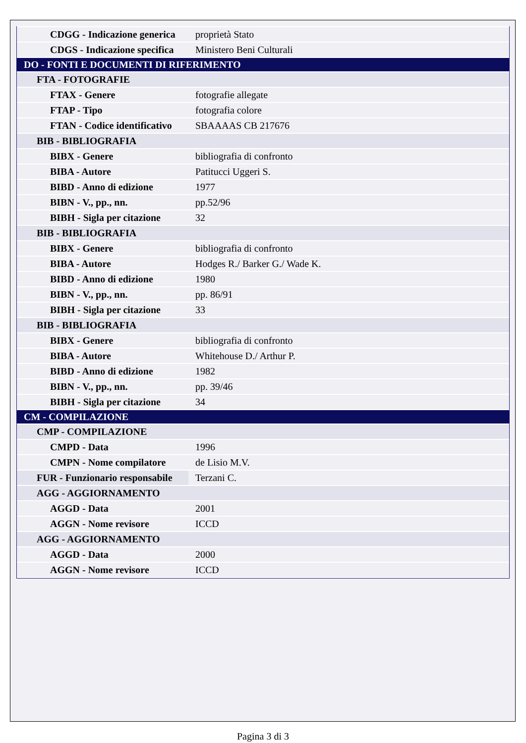| CDGG - Indicazione generica | proprietà Stato |
| CDGS - Indicazione specifica | Ministero Beni Culturali |
| DO - FONTI E DOCUMENTI DI RIFERIMENTO | |
| FTA - FOTOGRAFIE | |
| FTAX - Genere | fotografie allegate |
| FTAP - Tipo | fotografia colore |
| FTAN - Codice identificativo | SBAAAAS CB 217676 |
| BIB - BIBLIOGRAFIA | |
| BIBX - Genere | bibliografia di confronto |
| BIBA - Autore | Patitucci Uggeri S. |
| BIBD - Anno di edizione | 1977 |
| BIBN - V., pp., nn. | pp.52/96 |
| BIBH - Sigla per citazione | 32 |
| BIB - BIBLIOGRAFIA | |
| BIBX - Genere | bibliografia di confronto |
| BIBA - Autore | Hodges R./ Barker G./ Wade K. |
| BIBD - Anno di edizione | 1980 |
| BIBN - V., pp., nn. | pp. 86/91 |
| BIBH - Sigla per citazione | 33 |
| BIB - BIBLIOGRAFIA | |
| BIBX - Genere | bibliografia di confronto |
| BIBA - Autore | Whitehouse D./ Arthur P. |
| BIBD - Anno di edizione | 1982 |
| BIBN - V., pp., nn. | pp. 39/46 |
| BIBH - Sigla per citazione | 34 |
| CM - COMPILAZIONE | |
| CMP - COMPILAZIONE | |
| CMPD - Data | 1996 |
| CMPN - Nome compilatore | de Lisio M.V. |
| FUR - Funzionario responsabile | Terzani C. |
| AGG - AGGIORNAMENTO | |
| AGGD - Data | 2001 |
| AGGN - Nome revisore | ICCD |
| AGG - AGGIORNAMENTO | |
| AGGD - Data | 2000 |
| AGGN - Nome revisore | ICCD |
Pagina 3 di 3